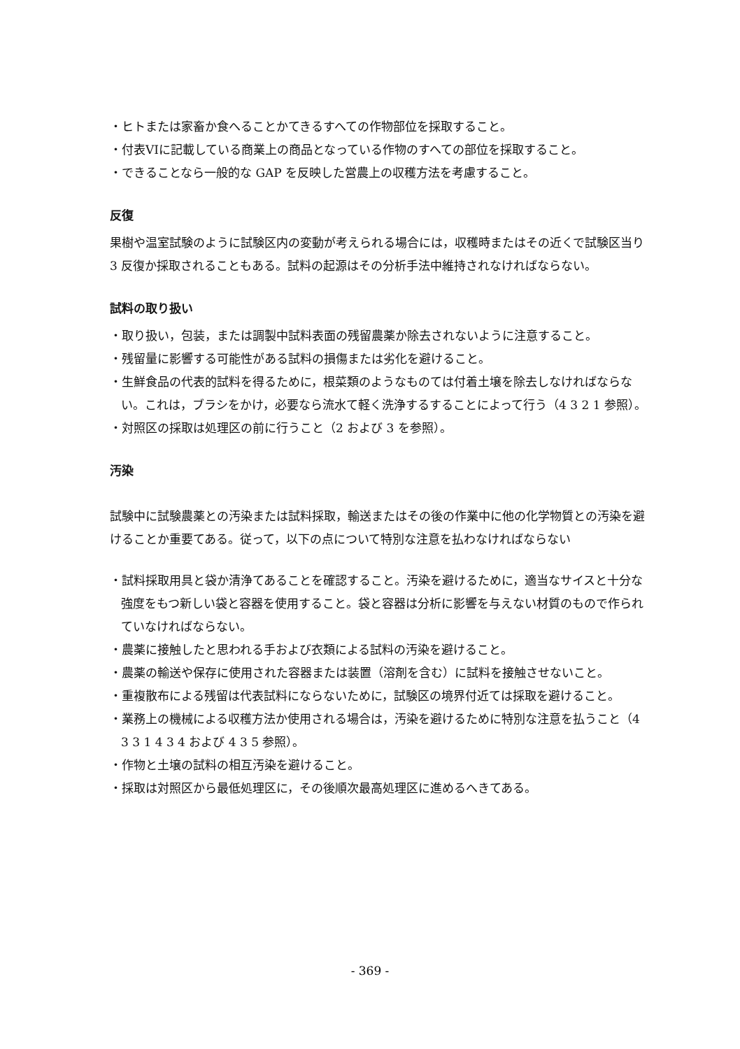・ヒトまたは家畜か食へることかてきるすへての作物部位を採取すること。
・付表VIに記載している商業上の商品となっている作物のすへての部位を採取すること。
・できることなら一般的な GAP を反映した営農上の収穫方法を考慮すること。
反復
果樹や温室試験のように試験区内の変動が考えられる場合には，収穫時またはその近くで試験区当り 3 反復か採取されることもある。試料の起源はその分析手法中維持されなければならない。
試料の取り扱い
・取り扱い，包装，または調製中試料表面の残留農薬か除去されないように注意すること。
・残留量に影響する可能性がある試料の損傷または劣化を避けること。
・生鮮食品の代表的試料を得るために，根菜類のようなものては付着土壌を除去しなければならない。これは，ブラシをかけ，必要なら流水て軽く洗浄するすることによって行う（4 3 2 1 参照）。
・対照区の採取は処理区の前に行うこと（2 および 3 を参照）。
汚染
試験中に試験農薬との汚染または試料採取，輸送またはその後の作業中に他の化学物質との汚染を避けることか重要てある。従って，以下の点について特別な注意を払わなければならない
・試料採取用具と袋か清浄てあることを確認すること。汚染を避けるために，適当なサイスと十分な強度をもつ新しい袋と容器を使用すること。袋と容器は分析に影響を与えない材質のもので作られていなければならない。
・農薬に接触したと思われる手および衣類による試料の汚染を避けること。
・農薬の輸送や保存に使用された容器または装置（溶剤を含む）に試料を接触させないこと。
・重複散布による残留は代表試料にならないために，試験区の境界付近ては採取を避けること。
・業務上の機械による収穫方法か使用される場合は，汚染を避けるために特別な注意を払うこと（4 3 3 1 4 3 4 および 4 3 5 参照）。
・作物と土壌の試料の相互汚染を避けること。
・採取は対照区から最低処理区に，その後順次最高処理区に進めるへきてある。
- 369 -